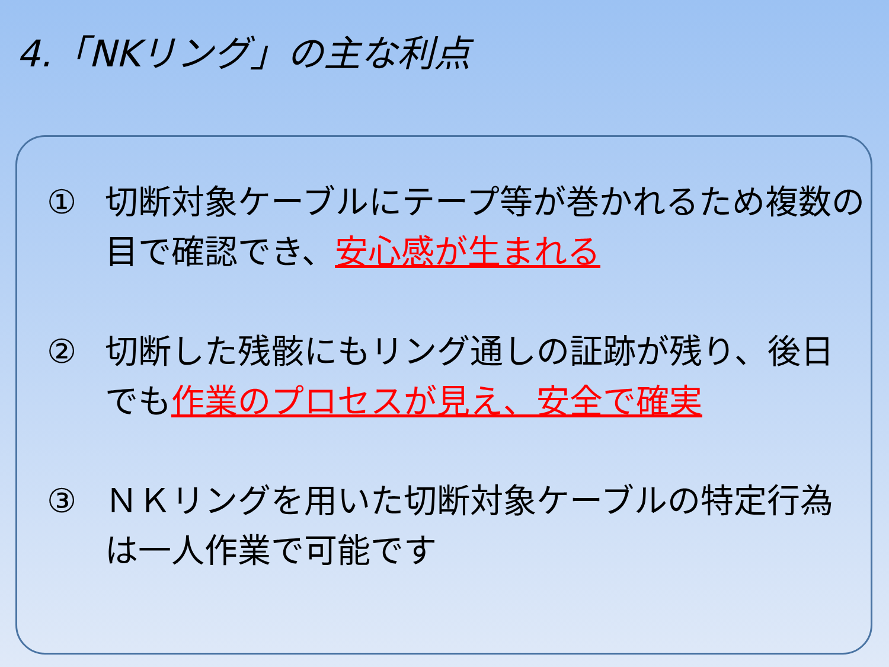4.「NKリング」の主な利点
① 切断対象ケーブルにテープ等が巻かれるため複数の目で確認でき、安心感が生まれる
② 切断した残骸にもリング通しの証跡が残り、後日でも作業のプロセスが見え、安全で確実
③ ＮＫリングを用いた切断対象ケーブルの特定行為は一人作業で可能です